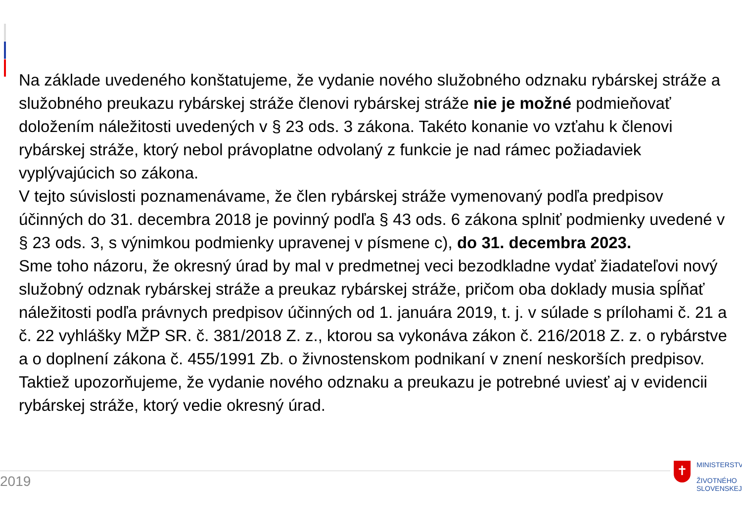Na základe uvedeného konštatujeme, že vydanie nového služobného odznaku rybárskej stráže a služobného preukazu rybárskej stráže členovi rybárskej stráže nie je možné podmieňovať doložením náležitosti uvedených v § 23 ods. 3 zákona. Takéto konanie vo vzťahu k členovi rybárskej stráže, ktorý nebol právoplatne odvolaný z funkcie je nad rámec požiadaviek vyplývajúcich so zákona.
V tejto súvislosti poznamenávame, že člen rybárskej stráže vymenovaný podľa predpisov účinných do 31. decembra 2018 je povinný podľa § 43 ods. 6 zákona splniť podmienky uvedené v § 23 ods. 3, s výnimkou podmienky upravenej v písmene c), do 31. decembra 2023.
Sme toho názoru, že okresný úrad by mal v predmetnej veci bezodkladne vydať žiadateľovi nový služobný odznak rybárskej stráže a preukaz rybárskej stráže, pričom oba doklady musia spĺňať náležitosti podľa právnych predpisov účinných od 1. januára 2019, t. j. v súlade s prílohami č. 21 a č. 22 vyhlášky MŽP SR. č. 381/2018 Z. z., ktorou sa vykonáva zákon č. 216/2018 Z. z. o rybárstve a o doplnení zákona č. 455/1991 Zb. o živnostenskom podnikaní v znení neskorších predpisov. Taktiež upozorňujeme, že vydanie nového odznaku a preukazu je potrebné uviesť aj v evidencii rybárskej stráže, ktorý vedie okresný úrad.
2019
✝
MINISTERSTV
ŽIVOTNÉHO
SLOVENSKEJ